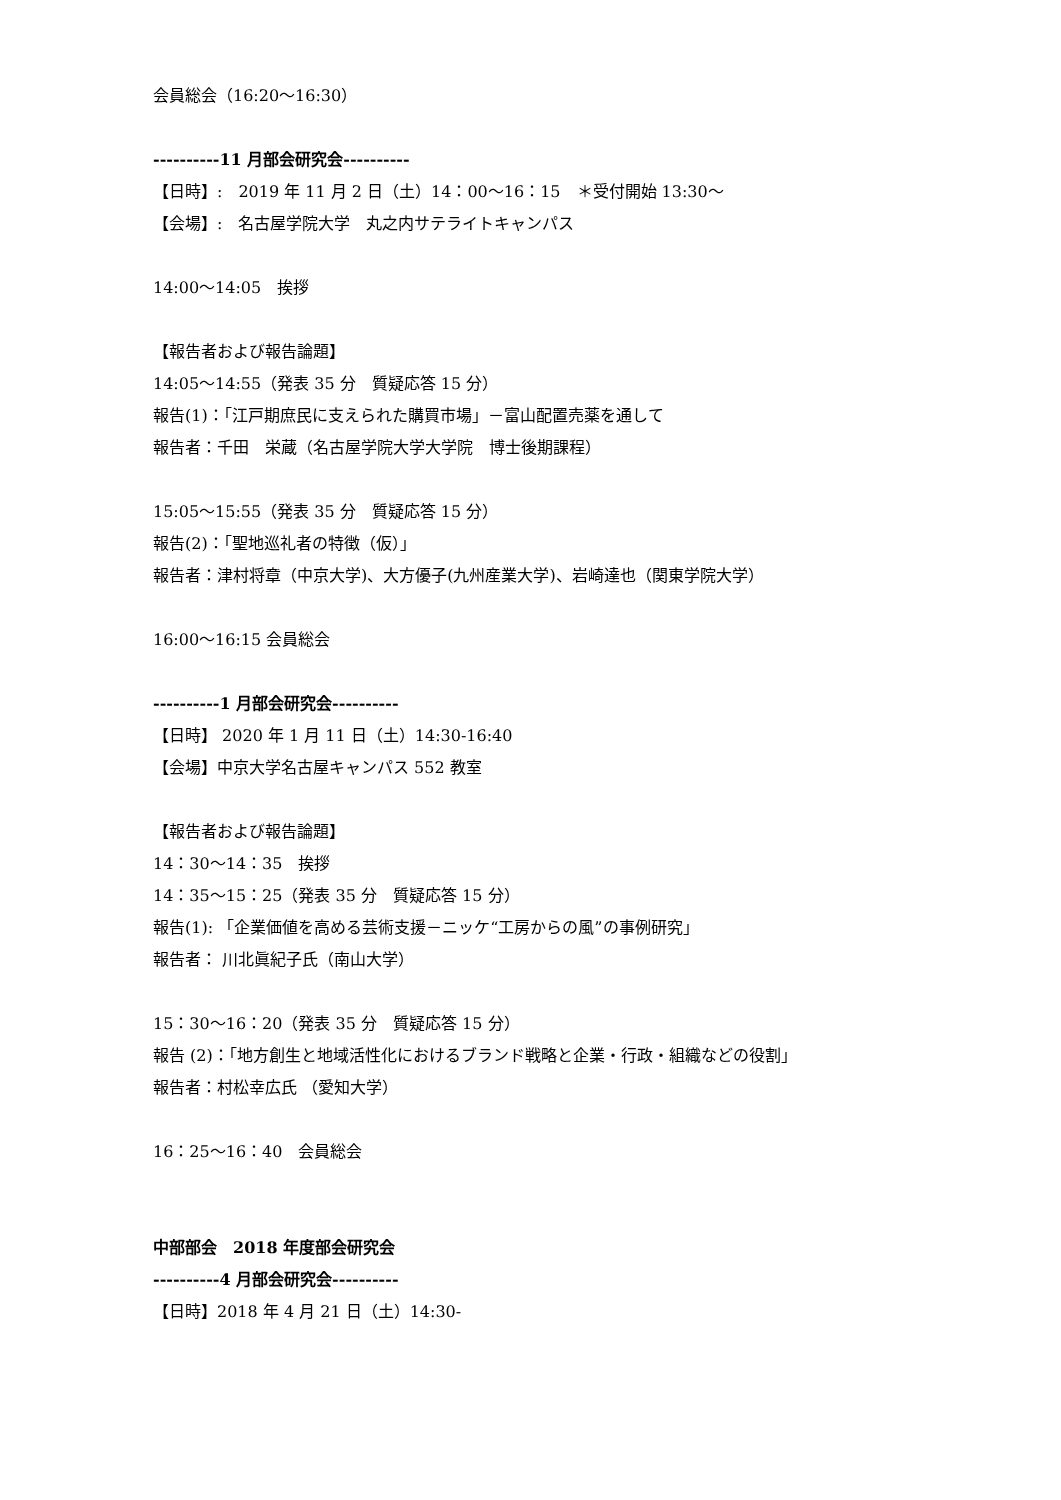会員総会（16:20～16:30）
----------11 月部会研究会----------
【日時】:　2019 年 11 月 2 日（土）14：00～16：15　＊受付開始 13:30～
【会場】:　名古屋学院大学　丸之内サテライトキャンパス
14:00～14:05　挨拶
【報告者および報告論題】
14:05～14:55（発表 35 分　質疑応答 15 分）
報告(1)：「江戸期庶民に支えられた購買市場」－富山配置売薬を通して
報告者：千田　栄蔵（名古屋学院大学大学院　博士後期課程）
15:05～15:55（発表 35 分　質疑応答 15 分）
報告(2)：「聖地巡礼者の特徴（仮）」
報告者：津村将章（中京大学)、大方優子(九州産業大学)、岩崎達也（関東学院大学）
16:00～16:15 会員総会
----------1 月部会研究会----------
【日時】 2020 年 1 月 11 日（土）14:30-16:40
【会場】中京大学名古屋キャンパス 552 教室
【報告者および報告論題】
14：30～14：35　挨拶
14：35～15：25（発表 35 分　質疑応答 15 分）
報告(1): 「企業価値を高める芸術支援－ニッケ“工房からの風”の事例研究」
報告者： 川北眞紀子氏（南山大学）
15：30～16：20（発表 35 分　質疑応答 15 分）
報告 (2)：「地方創生と地域活性化におけるブランド戦略と企業・行政・組織などの役割」
報告者：村松幸広氏 （愛知大学）
16：25～16：40　会員総会
中部部会　2018 年度部会研究会
----------4 月部会研究会----------
【日時】2018 年 4 月 21 日（土）14:30-